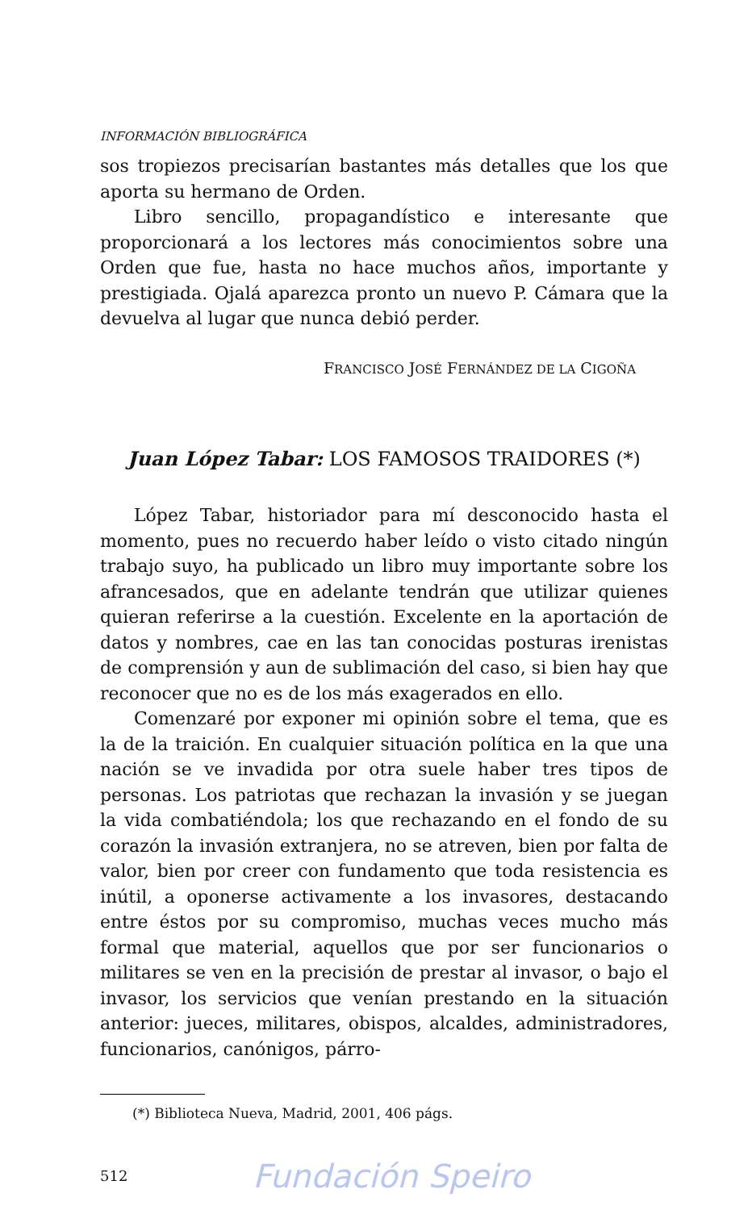INFORMACIÓN BIBLIOGRÁFICA
sos tropiezos precisarían bastantes más detalles que los que aporta su hermano de Orden.
Libro sencillo, propagandístico e interesante que proporcionará a los lectores más conocimientos sobre una Orden que fue, hasta no hace muchos años, importante y prestigiada. Ojalá aparezca pronto un nuevo P. Cámara que la devuelva al lugar que nunca debió perder.
FRANCISCO JOSÉ FERNÁNDEZ DE LA CIGOÑA
Juan López Tabar: LOS FAMOSOS TRAIDORES (*)
López Tabar, historiador para mí desconocido hasta el momento, pues no recuerdo haber leído o visto citado ningún trabajo suyo, ha publicado un libro muy importante sobre los afrancesados, que en adelante tendrán que utilizar quienes quieran referirse a la cuestión. Excelente en la aportación de datos y nombres, cae en las tan conocidas posturas irenistas de comprensión y aun de sublimación del caso, si bien hay que reconocer que no es de los más exagerados en ello.
Comenzaré por exponer mi opinión sobre el tema, que es la de la traición. En cualquier situación política en la que una nación se ve invadida por otra suele haber tres tipos de personas. Los patriotas que rechazan la invasión y se juegan la vida combatiéndola; los que rechazando en el fondo de su corazón la invasión extranjera, no se atreven, bien por falta de valor, bien por creer con fundamento que toda resistencia es inútil, a oponerse activamente a los invasores, destacando entre éstos por su compromiso, muchas veces mucho más formal que material, aquellos que por ser funcionarios o militares se ven en la precisión de prestar al invasor, o bajo el invasor, los servicios que venían prestando en la situación anterior: jueces, militares, obispos, alcaldes, administradores, funcionarios, canónigos, párro-
(*) Biblioteca Nueva, Madrid, 2001, 406 págs.
512 Fundación Speiro